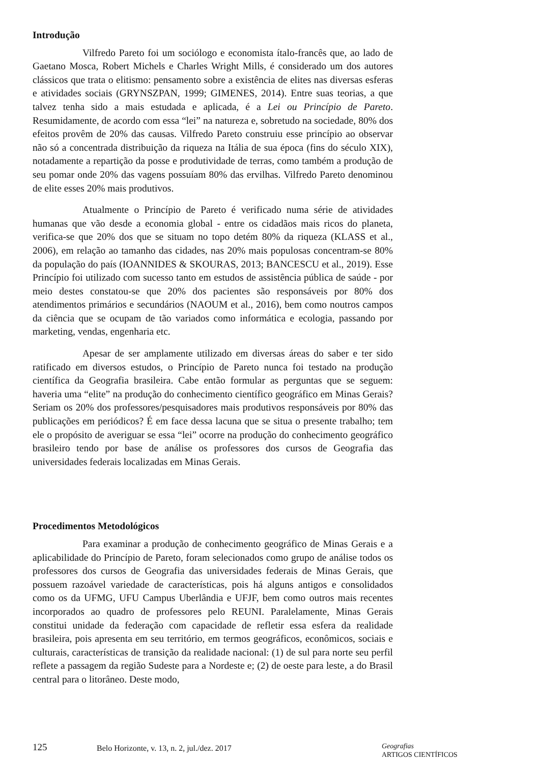Introdução
Vilfredo Pareto foi um sociólogo e economista ítalo-francês que, ao lado de Gaetano Mosca, Robert Michels e Charles Wright Mills, é considerado um dos autores clássicos que trata o elitismo: pensamento sobre a existência de elites nas diversas esferas e atividades sociais (GRYNSZPAN, 1999; GIMENES, 2014). Entre suas teorias, a que talvez tenha sido a mais estudada e aplicada, é a Lei ou Princípio de Pareto. Resumidamente, de acordo com essa “lei” na natureza e, sobretudo na sociedade, 80% dos efeitos provêm de 20% das causas. Vilfredo Pareto construiu esse princípio ao observar não só a concentrada distribuição da riqueza na Itália de sua época (fins do século XIX), notadamente a repartição da posse e produtividade de terras, como também a produção de seu pomar onde 20% das vagens possuíam 80% das ervilhas. Vilfredo Pareto denominou de elite esses 20% mais produtivos.
Atualmente o Princípio de Pareto é verificado numa série de atividades humanas que vão desde a economia global - entre os cidadãos mais ricos do planeta, verifica-se que 20% dos que se situam no topo detém 80% da riqueza (KLASS et al., 2006), em relação ao tamanho das cidades, nas 20% mais populosas concentram-se 80% da população do país (IOANNIDES & SKOURAS, 2013; BANCESCU et al., 2019). Esse Princípio foi utilizado com sucesso tanto em estudos de assistência pública de saúde - por meio destes constatou-se que 20% dos pacientes são responsáveis por 80% dos atendimentos primários e secundários (NAOUM et al., 2016), bem como noutros campos da ciência que se ocupam de tão variados como informática e ecologia, passando por marketing, vendas, engenharia etc.
Apesar de ser amplamente utilizado em diversas áreas do saber e ter sido ratificado em diversos estudos, o Princípio de Pareto nunca foi testado na produção científica da Geografia brasileira. Cabe então formular as perguntas que se seguem: haveria uma “elite” na produção do conhecimento científico geográfico em Minas Gerais? Seriam os 20% dos professores/pesquisadores mais produtivos responsáveis por 80% das publicações em periódicos? É em face dessa lacuna que se situa o presente trabalho; tem ele o propósito de averiguar se essa “lei” ocorre na produção do conhecimento geográfico brasileiro tendo por base de análise os professores dos cursos de Geografia das universidades federais localizadas em Minas Gerais.
Procedimentos Metodológicos
Para examinar a produção de conhecimento geográfico de Minas Gerais e a aplicabilidade do Princípio de Pareto, foram selecionados como grupo de análise todos os professores dos cursos de Geografia das universidades federais de Minas Gerais, que possuem razoável variedade de características, pois há alguns antigos e consolidados como os da UFMG, UFU Campus Uberlândia e UFJF, bem como outros mais recentes incorporados ao quadro de professores pelo REUNI. Paralelamente, Minas Gerais constitui unidade da federação com capacidade de refletir essa esfera da realidade brasileira, pois apresenta em seu território, em termos geográficos, econômicos, sociais e culturais, características de transição da realidade nacional: (1) de sul para norte seu perfil reflete a passagem da região Sudeste para a Nordeste e; (2) de oeste para leste, a do Brasil central para o litorâneo. Deste modo,
125
Belo Horizonte, v. 13, n. 2, jul./dez. 2017
Geografias
ARTIGOS CIENTÍFICOS